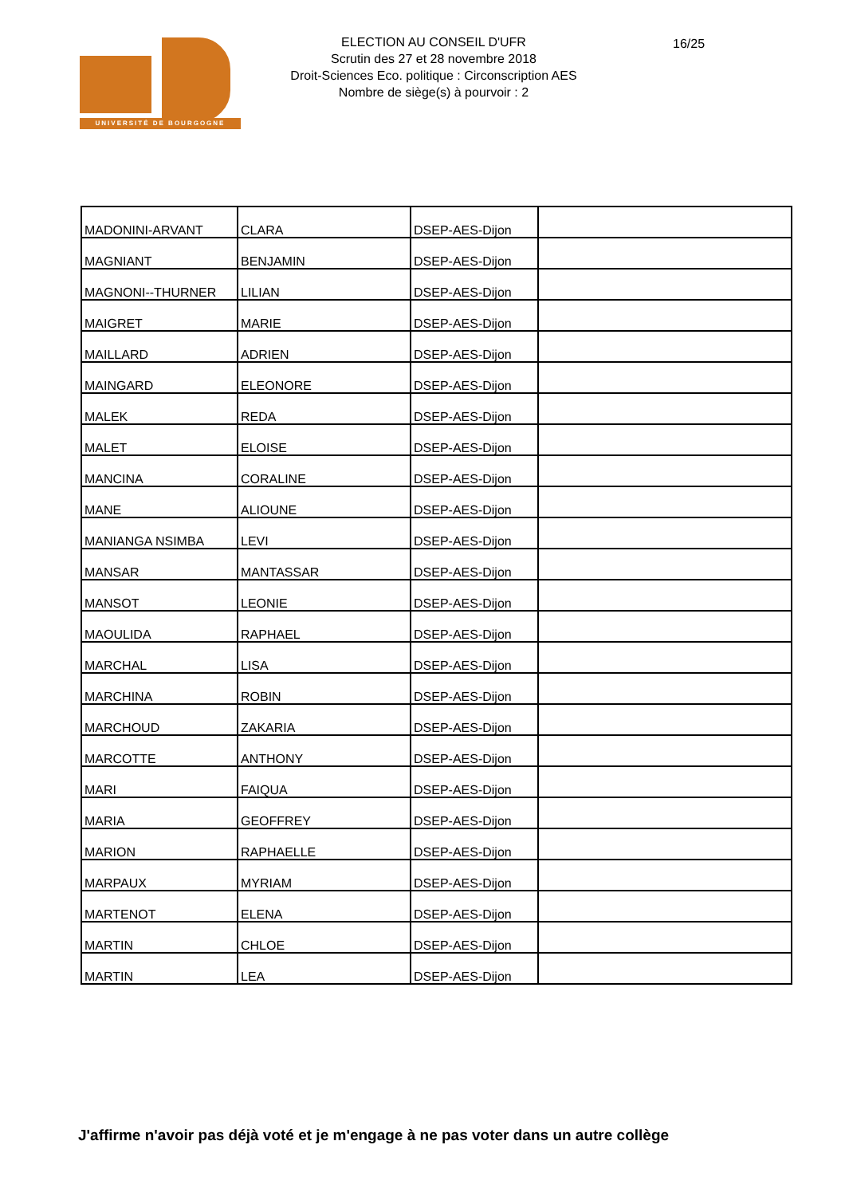UNIVERSITÉ DE BOURGOGNE
ELECTION AU CONSEIL D'UFR
Scrutin des 27 et 28 novembre 2018
Droit-Sciences Eco. politique : Circonscription AES
Nombre de siège(s) à pourvoir : 2
16/25
| MADONINI-ARVANT | CLARA | DSEP-AES-Dijon | |
| MAGNIANT | BENJAMIN | DSEP-AES-Dijon | |
| MAGNONI--THURNER | LILIAN | DSEP-AES-Dijon | |
| MAIGRET | MARIE | DSEP-AES-Dijon | |
| MAILLARD | ADRIEN | DSEP-AES-Dijon | |
| MAINGARD | ELEONORE | DSEP-AES-Dijon | |
| MALEK | REDA | DSEP-AES-Dijon | |
| MALET | ELOISE | DSEP-AES-Dijon | |
| MANCINA | CORALINE | DSEP-AES-Dijon | |
| MANE | ALIOUNE | DSEP-AES-Dijon | |
| MANIANGA NSIMBA | LEVI | DSEP-AES-Dijon | |
| MANSAR | MANTASSAR | DSEP-AES-Dijon | |
| MANSOT | LEONIE | DSEP-AES-Dijon | |
| MAOULIDA | RAPHAEL | DSEP-AES-Dijon | |
| MARCHAL | LISA | DSEP-AES-Dijon | |
| MARCHINA | ROBIN | DSEP-AES-Dijon | |
| MARCHOUD | ZAKARIA | DSEP-AES-Dijon | |
| MARCOTTE | ANTHONY | DSEP-AES-Dijon | |
| MARI | FAIQUA | DSEP-AES-Dijon | |
| MARIA | GEOFFREY | DSEP-AES-Dijon | |
| MARION | RAPHAELLE | DSEP-AES-Dijon | |
| MARPAUX | MYRIAM | DSEP-AES-Dijon | |
| MARTENOT | ELENA | DSEP-AES-Dijon | |
| MARTIN | CHLOE | DSEP-AES-Dijon | |
| MARTIN | LEA | DSEP-AES-Dijon | |
J'affirme n'avoir pas déjà voté et je m'engage à ne pas voter dans un autre collège